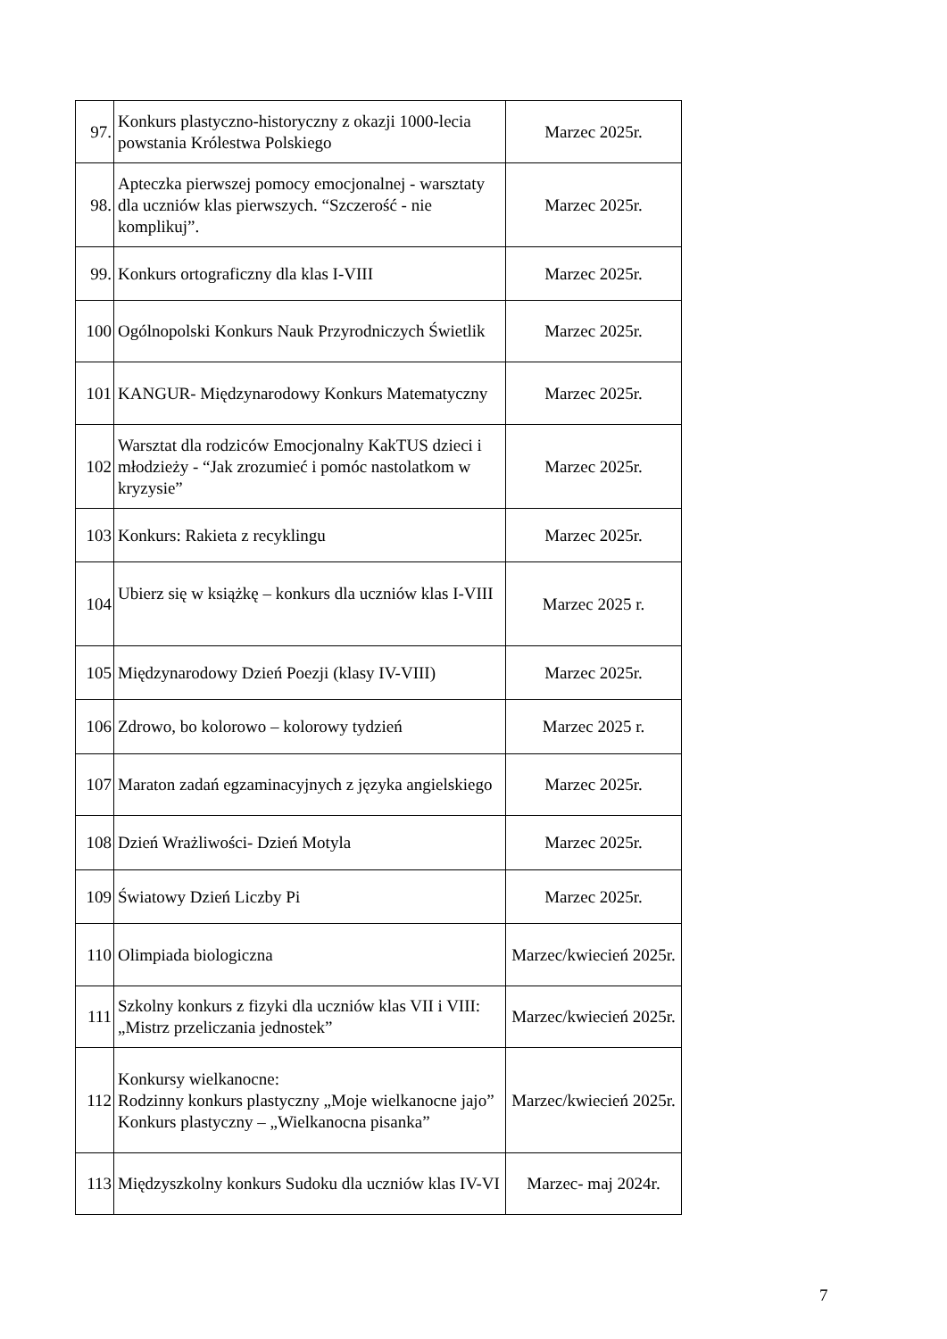| 97. | Konkurs plastyczno-historyczny z okazji 1000-lecia powstania Królestwa Polskiego | Marzec 2025r. |
| 98. | Apteczka pierwszej pomocy emocjonalnej - warsztaty dla uczniów klas pierwszych. “Szczerość - nie komplikuj”. | Marzec 2025r. |
| 99. | Konkurs ortograficzny dla klas I-VIII | Marzec 2025r. |
| 100 | Ogólnopolski Konkurs Nauk Przyrodniczych Świetlik | Marzec 2025r. |
| 101 | KANGUR- Międzynarodowy Konkurs Matematyczny | Marzec 2025r. |
| 102 | Warsztat dla rodziców Emocjonalny KakTUS dzieci i młodzieży - “Jak zrozumieć i pomóc nastolatkom w kryzysie” | Marzec 2025r. |
| 103 | Konkurs: Rakieta z recyklingu | Marzec 2025r. |
| 104 | Ubierz się w książkę – konkurs dla uczniów klas I-VIII | Marzec 2025 r. |
| 105 | Międzynarodowy Dzień Poezji (klasy IV-VIII) | Marzec 2025r. |
| 106 | Zdrowo, bo kolorowo – kolorowy tydzień | Marzec 2025 r. |
| 107 | Maraton zadań egzaminacyjnych z języka angielskiego | Marzec 2025r. |
| 108 | Dzień Wrażliwości- Dzień Motyla | Marzec 2025r. |
| 109 | Światowy Dzień Liczby Pi | Marzec 2025r. |
| 110 | Olimpiada biologiczna | Marzec/kwiecień 2025r. |
| 111 | Szkolny konkurs z fizyki dla uczniów klas VII i VIII: „Mistrz przeliczania jednostek” | Marzec/kwiecień 2025r. |
| 112 | Konkursy wielkanocne: Rodzinny konkurs plastyczny „Moje wielkanocne jajo” Konkurs plastyczny – „Wielkanocna pisanka” | Marzec/kwiecień 2025r. |
| 113 | Międzyszkolny konkurs Sudoku dla uczniów klas IV-VI | Marzec- maj 2024r. |
7